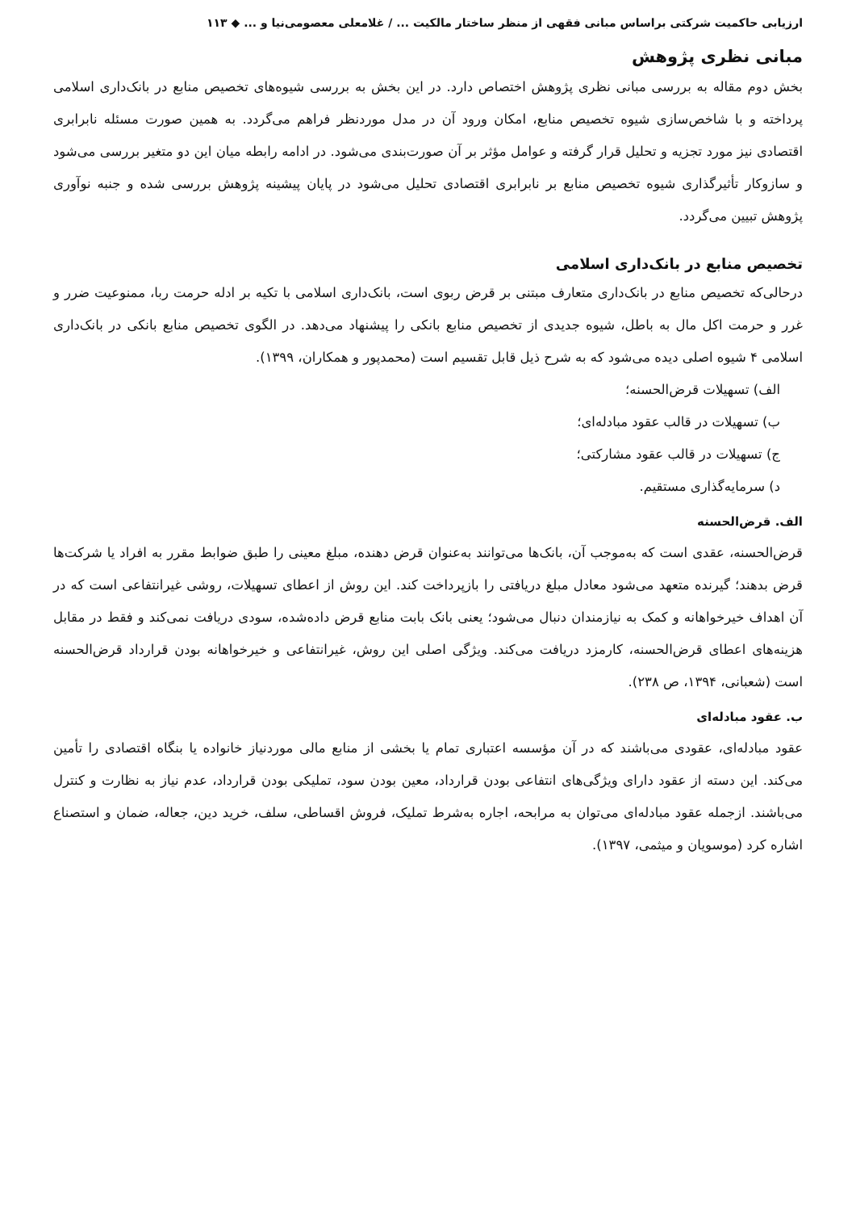ارزیابی حاکمیت شرکتی براساس مبانی فقهی از منظر ساختار مالکیت ... / غلامعلی معصومی‌نیا و ... ◆ ۱۱۳
مبانی نظری پژوهش
بخش دوم مقاله به بررسی مبانی نظری پژوهش اختصاص دارد. در این بخش به بررسی شیوه‌های تخصیص منابع در بانک‌داری اسلامی پرداخته و با شاخص‌سازی شیوه تخصیص منابع، امکان ورود آن در مدل موردنظر فراهم می‌گردد. به همین صورت مسئله نابرابری اقتصادی نیز مورد تجزیه و تحلیل قرار گرفته و عوامل مؤثر بر آن صورت‌بندی می‌شود. در ادامه رابطه میان این دو متغیر بررسی می‌شود و سازوکار تأثیرگذاری شیوه تخصیص منابع بر نابرابری اقتصادی تحلیل می‌شود در پایان پیشینه پژوهش بررسی شده و جنبه نوآوری پژوهش تبیین می‌گردد.
تخصیص منابع در بانک‌داری اسلامی
درحالی‌که تخصیص منابع در بانک‌داری متعارف مبتنی بر قرض ربوی است، بانک‌داری اسلامی با تکیه بر ادله حرمت ربا، ممنوعیت ضرر و غرر و حرمت اکل مال به باطل، شیوه جدیدی از تخصیص منابع بانکی را پیشنهاد می‌دهد. در الگوی تخصیص منابع بانکی در بانک‌داری اسلامی ۴ شیوه اصلی دیده می‌شود که به شرح ذیل قابل تقسیم است (محمدپور و همکاران، ۱۳۹۹).
الف) تسهیلات قرض‌الحسنه؛
ب) تسهیلات در قالب عقود مبادله‌ای؛
ج) تسهیلات در قالب عقود مشارکتی؛
د) سرمایه‌گذاری مستقیم.
الف. قرض‌الحسنه
قرض‌الحسنه، عقدی است که به‌موجب آن، بانک‌ها می‌توانند به‌عنوان قرض دهنده، مبلغ معینی را طبق ضوابط مقرر به افراد یا شرکت‌ها قرض بدهند؛ گیرنده متعهد می‌شود معادل مبلغ دریافتی را بازپرداخت کند. این روش از اعطای تسهیلات، روشی غیرانتفاعی است که در آن اهداف خیرخواهانه و کمک به نیازمندان دنبال می‌شود؛ یعنی بانک بابت منابع قرض داده‌شده، سودی دریافت نمی‌کند و فقط در مقابل هزینه‌های اعطای قرض‌الحسنه، کارمزد دریافت می‌کند. ویژگی اصلی این روش، غیرانتفاعی و خیرخواهانه بودن قرارداد قرض‌الحسنه است (شعبانی، ۱۳۹۴، ص ۲۳۸).
ب. عقود مبادله‌ای
عقود مبادله‌ای، عقودی می‌باشند که در آن مؤسسه اعتباری تمام یا بخشی از منابع مالی موردنیاز خانواده یا بنگاه اقتصادی را تأمین می‌کند. این دسته از عقود دارای ویژگی‌های انتفاعی بودن قرارداد، معین بودن سود، تملیکی بودن قرارداد، عدم نیاز به نظارت و کنترل می‌باشند. ازجمله عقود مبادله‌ای می‌توان به مرابحه، اجاره به‌شرط تملیک، فروش اقساطی، سلف، خرید دین، جعاله، ضمان و استصناع اشاره کرد (موسویان و میثمی، ۱۳۹۷).